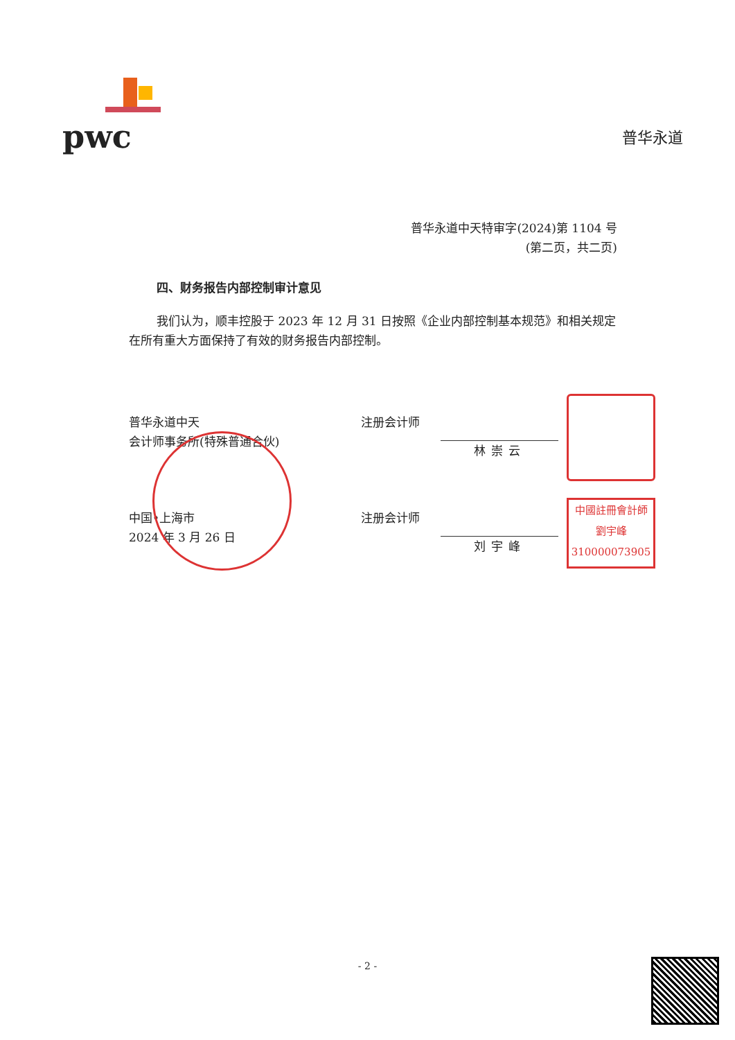pwc
普华永道
普华永道中天特审字(2024)第 1104 号
(第二页，共二页)
四、财务报告内部控制审计意见
我们认为，顺丰控股于 2023 年 12 月 31 日按照《企业内部控制基本规范》和相关规定在所有重大方面保持了有效的财务报告内部控制。
普华永道中天
会计师事务所(特殊普通合伙)
中国•上海市
2024 年 3 月 26 日
注册会计师 林崇云
注册会计师 刘宇峰
中國註冊會計師
劉宇峰
310000073905
- 2 -